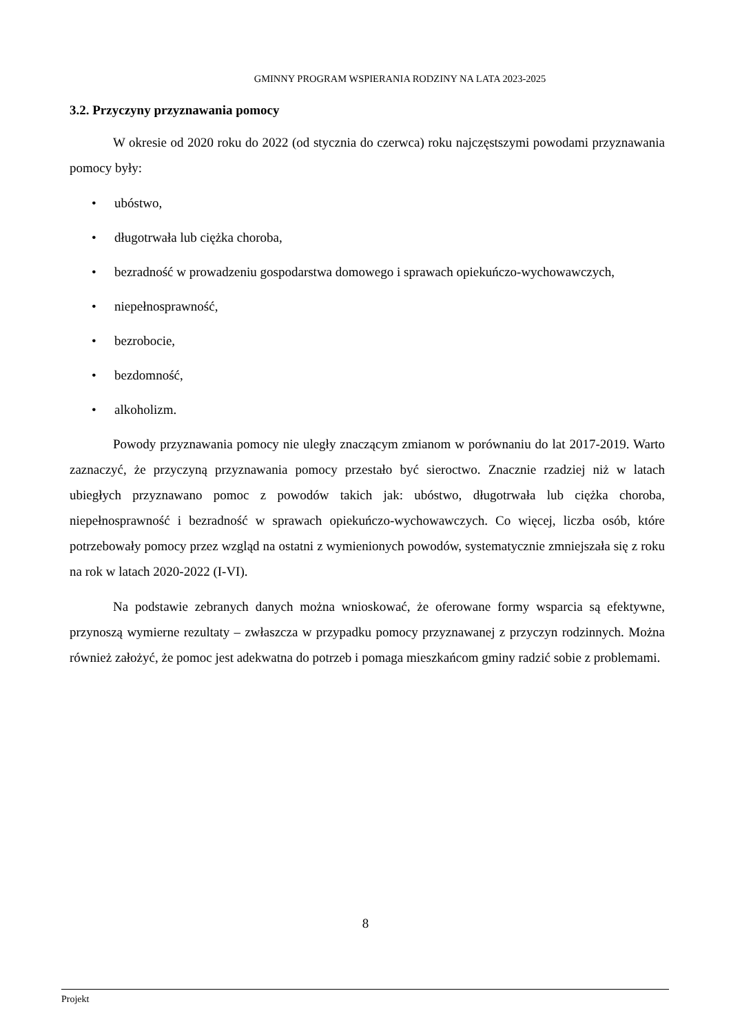GMINNY PROGRAM WSPIERANIA RODZINY NA LATA 2023-2025
3.2. Przyczyny przyznawania pomocy
W okresie od 2020 roku do 2022 (od stycznia do czerwca) roku najczęstszymi powodami przyznawania pomocy były:
• ubóstwo,
• długotrwała lub ciężka choroba,
• bezradność w prowadzeniu gospodarstwa domowego i sprawach opiekuńczo-wychowawczych,
• niepełnosprawność,
• bezrobocie,
• bezdomność,
• alkoholizm.
Powody przyznawania pomocy nie uległy znaczącym zmianom w porównaniu do lat 2017-2019. Warto zaznaczyć, że przyczyną przyznawania pomocy przestało być sieroctwo. Znacznie rzadziej niż w latach ubiegłych przyznawano pomoc z powodów takich jak: ubóstwo, długotrwała lub ciężka choroba, niepełnosprawność i bezradność w sprawach opiekuńczo-wychowawczych. Co więcej, liczba osób, które potrzebowały pomocy przez wzgląd na ostatni z wymienionych powodów, systematycznie zmniejszała się z roku na rok w latach 2020-2022 (I-VI).
Na podstawie zebranych danych można wnioskować, że oferowane formy wsparcia są efektywne, przynoszą wymierne rezultaty – zwłaszcza w przypadku pomocy przyznawanej z przyczyn rodzinnych. Można również założyć, że pomoc jest adekwatna do potrzeb i pomaga mieszkańcom gminy radzić sobie z problemami.
8
Projekt